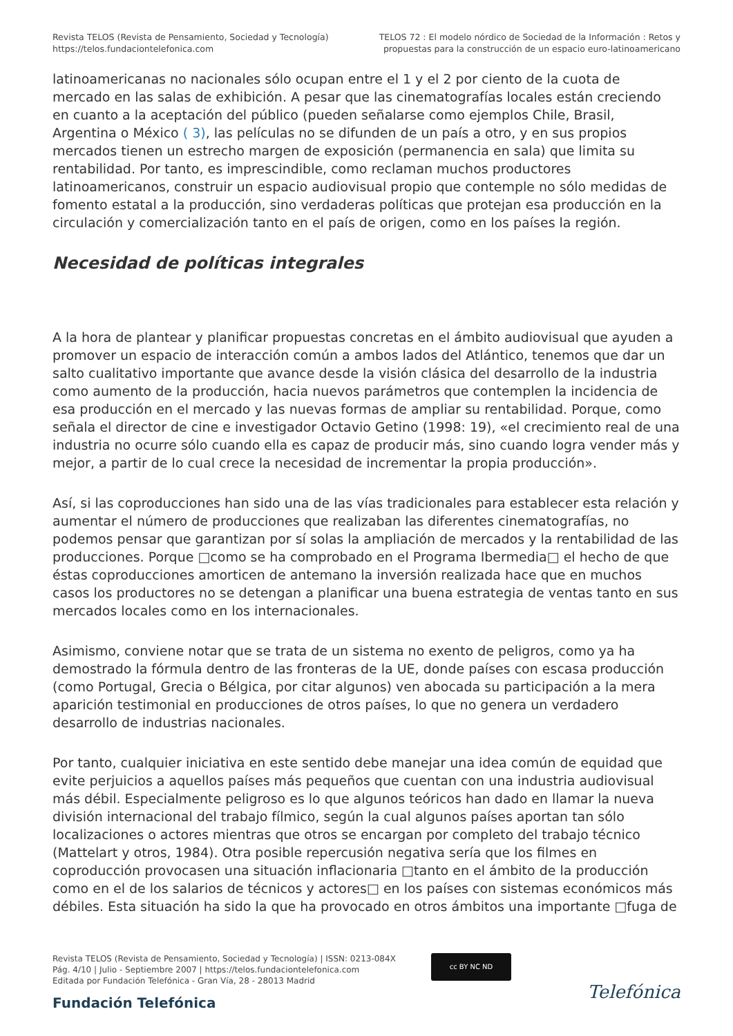Revista TELOS (Revista de Pensamiento, Sociedad y Tecnología)
https://telos.fundaciontelefonica.com
TELOS 72 : El modelo nórdico de Sociedad de la Información : Retos y
propuestas para la construcción de un espacio euro-latinoamericano
latinoamericanas no nacionales sólo ocupan entre el 1 y el 2 por ciento de la cuota de mercado en las salas de exhibición. A pesar que las cinematografías locales están creciendo en cuanto a la aceptación del público (pueden señalarse como ejemplos Chile, Brasil, Argentina o México ( 3), las películas no se difunden de un país a otro, y en sus propios mercados tienen un estrecho margen de exposición (permanencia en sala) que limita su rentabilidad. Por tanto, es imprescindible, como reclaman muchos productores latinoamericanos, construir un espacio audiovisual propio que contemple no sólo medidas de fomento estatal a la producción, sino verdaderas políticas que protejan esa producción en la circulación y comercialización tanto en el país de origen, como en los países la región.
Necesidad de políticas integrales
A la hora de plantear y planificar propuestas concretas en el ámbito audiovisual que ayuden a promover un espacio de interacción común a ambos lados del Atlántico, tenemos que dar un salto cualitativo importante que avance desde la visión clásica del desarrollo de la industria como aumento de la producción, hacia nuevos parámetros que contemplen la incidencia de esa producción en el mercado y las nuevas formas de ampliar su rentabilidad. Porque, como señala el director de cine e investigador Octavio Getino (1998: 19), «el crecimiento real de una industria no ocurre sólo cuando ella es capaz de producir más, sino cuando logra vender más y mejor, a partir de lo cual crece la necesidad de incrementar la propia producción».
Así, si las coproducciones han sido una de las vías tradicionales para establecer esta relación y aumentar el número de producciones que realizaban las diferentes cinematografías, no podemos pensar que garantizan por sí solas la ampliación de mercados y la rentabilidad de las producciones. Porque □como se ha comprobado en el Programa Ibermedia□ el hecho de que éstas coproducciones amorticen de antemano la inversión realizada hace que en muchos casos los productores no se detengan a planificar una buena estrategia de ventas tanto en sus mercados locales como en los internacionales.
Asimismo, conviene notar que se trata de un sistema no exento de peligros, como ya ha demostrado la fórmula dentro de las fronteras de la UE, donde países con escasa producción (como Portugal, Grecia o Bélgica, por citar algunos) ven abocada su participación a la mera aparición testimonial en producciones de otros países, lo que no genera un verdadero desarrollo de industrias nacionales.
Por tanto, cualquier iniciativa en este sentido debe manejar una idea común de equidad que evite perjuicios a aquellos países más pequeños que cuentan con una industria audiovisual más débil. Especialmente peligroso es lo que algunos teóricos han dado en llamar la nueva división internacional del trabajo fílmico, según la cual algunos países aportan tan sólo localizaciones o actores mientras que otros se encargan por completo del trabajo técnico (Mattelart y otros, 1984). Otra posible repercusión negativa sería que los filmes en coproducción provocasen una situación inflacionaria □tanto en el ámbito de la producción como en el de los salarios de técnicos y actores□ en los países con sistemas económicos más débiles. Esta situación ha sido la que ha provocado en otros ámbitos una importante □fuga de
Revista TELOS (Revista de Pensamiento, Sociedad y Tecnología) | ISSN: 0213-084X
Pág. 4/10 | Julio - Septiembre 2007 | https://telos.fundaciontelefonica.com
Editada por Fundación Telefónica - Gran Vía, 28 - 28013 Madrid
cc BY NC ND
Fundación Telefónica
Telefónica